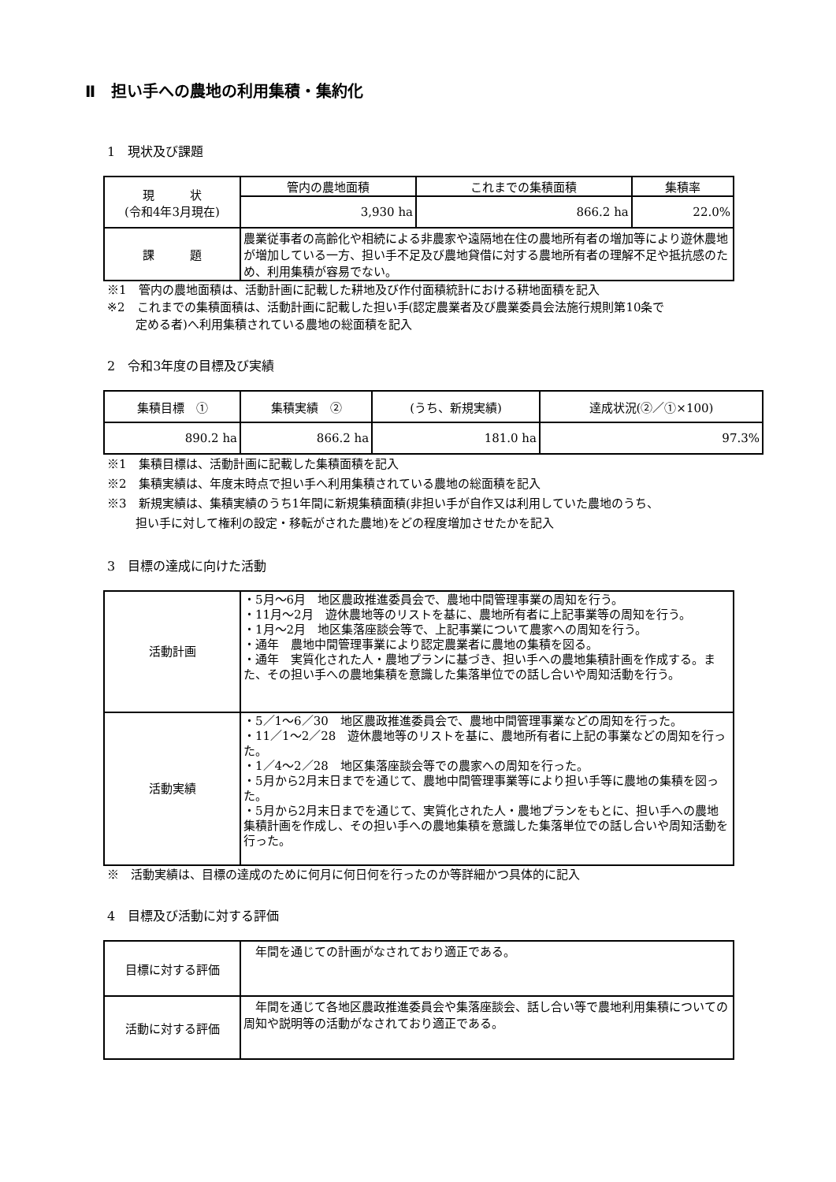Ⅱ　担い手への農地の利用集積・集約化
1　現状及び課題
| 現 状 (令和4年3月現在) | 管内の農地面積 | これまでの集積面積 | 集積率 |
| | 3,930 ha | 866.2 ha | 22.0% |
| 課 題 | 農業従事者の高齢化や相続による非農家や遠隔地在住の農地所有者の増加等により遊休農地が増加している一方、担い手不足及び農地貸借に対する農地所有者の理解不足や抵抗感のため、利用集積が容易でない。 | | |
※1　管内の農地面積は、活動計画に記載した耕地及び作付面積統計における耕地面積を記入
※2　これまでの集積面積は、活動計画に記載した担い手(認定農業者及び農業委員会法施行規則第10条で
定める者)へ利用集積されている農地の総面積を記入
2　令和3年度の目標及び実績
| 集積目標 ① | 集積実績 ② | (うち、新規実績) | 達成状況(②／①×100) |
| --- | --- | --- | --- |
| 890.2 ha | 866.2 ha | 181.0 ha | 97.3% |
※1　集積目標は、活動計画に記載した集積面積を記入
※2　集積実績は、年度末時点で担い手へ利用集積されている農地の総面積を記入
※3　新規実績は、集積実績のうち1年間に新規集積面積(非担い手が自作又は利用していた農地のうち、
担い手に対して権利の設定・移転がされた農地)をどの程度増加させたかを記入
3　目標の達成に向けた活動
| 活動計画 | ・5月～6月 地区農政推進委員会で、農地中間管理事業の周知を行う。 ・11月～2月 遊休農地等のリストを基に、農地所有者に上記事業等の周知を行う。 ・1月～2月 地区集落座談会等で、上記事業について農家への周知を行う。 ・通年 農地中間管理事業により認定農業者に農地の集積を図る。 ・通年 実質化された人・農地プランに基づき、担い手への農地集積計画を作成する。また、その担い手への農地集積を意識した集落単位での話し合いや周知活動を行う。 |
| 活動実績 | ・5／1～6／30 地区農政推進委員会で、農地中間管理事業などの周知を行った。 ・11／1～2／28 遊休農地等のリストを基に、農地所有者に上記の事業などの周知を行った。 ・1／4～2／28 地区集落座談会等での農家への周知を行った。 ・5月から2月末日までを通じて、農地中間管理事業等により担い手等に農地の集積を図った。 ・5月から2月末日までを通じて、実質化された人・農地プランをもとに、担い手への農地集積計画を作成し、その担い手への農地集積を意識した集落単位での話し合いや周知活動を行った。 |
※　活動実績は、目標の達成のために何月に何日何を行ったのか等詳細かつ具体的に記入
4　目標及び活動に対する評価
| 目標に対する評価 | 年間を通じての計画がなされており適正である。 |
| 活動に対する評価 | 年間を通じて各地区農政推進委員会や集落座談会、話し合い等で農地利用集積についての周知や説明等の活動がなされており適正である。 |